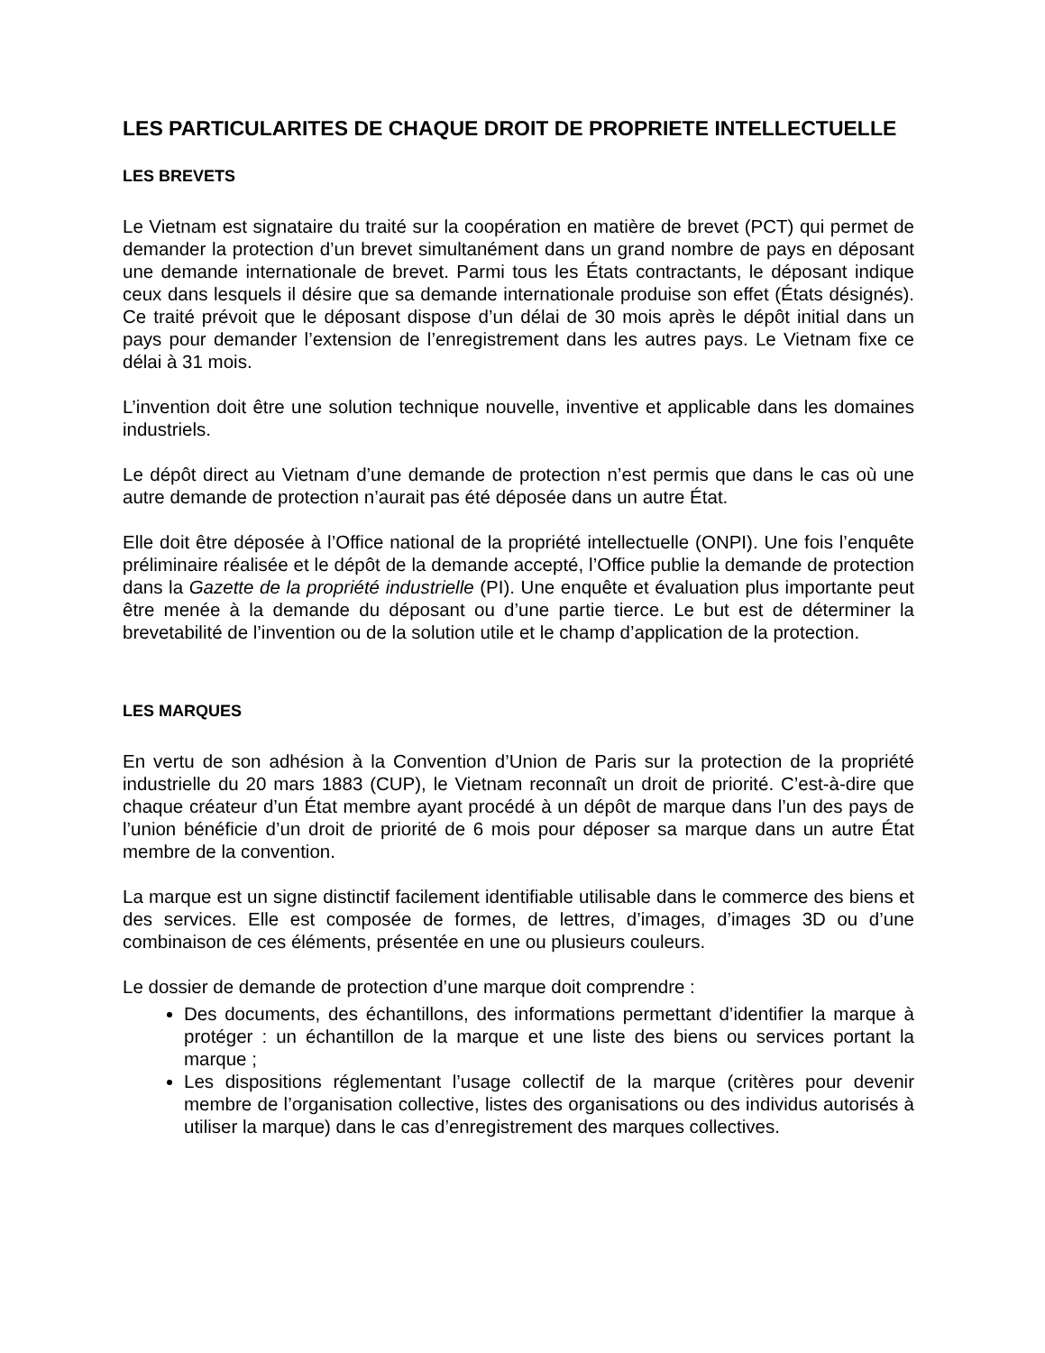LES PARTICULARITES DE CHAQUE DROIT DE PROPRIETE INTELLECTUELLE
LES BREVETS
Le Vietnam est signataire du traité sur la coopération en matière de brevet (PCT) qui permet de demander la protection d’un brevet simultanément dans un grand nombre de pays en déposant une demande internationale de brevet. Parmi tous les États contractants, le déposant indique ceux dans lesquels il désire que sa demande internationale produise son effet (États désignés). Ce traité prévoit que le déposant dispose d’un délai de 30 mois après le dépôt initial dans un pays pour demander l’extension de l’enregistrement dans les autres pays. Le Vietnam fixe ce délai à 31 mois.
L’invention doit être une solution technique nouvelle, inventive et applicable dans les domaines industriels.
Le dépôt direct au Vietnam d’une demande de protection n’est permis que dans le cas où une autre demande de protection n’aurait pas été déposée dans un autre État.
Elle doit être déposée à l’Office national de la propriété intellectuelle (ONPI). Une fois l’enquête préliminaire réalisée et le dépôt de la demande accepté, l’Office publie la demande de protection dans la Gazette de la propriété industrielle (PI). Une enquête et évaluation plus importante peut être menée à la demande du déposant ou d’une partie tierce. Le but est de déterminer la brevetabilité de l’invention ou de la solution utile et le champ d’application de la protection.
LES MARQUES
En vertu de son adhésion à la Convention d’Union de Paris sur la protection de la propriété industrielle du 20 mars 1883 (CUP), le Vietnam reconnaît un droit de priorité. C’est-à-dire que chaque créateur d’un État membre ayant procédé à un dépôt de marque dans l’un des pays de l’union bénéficie d’un droit de priorité de 6 mois pour déposer sa marque dans un autre État membre de la convention.
La marque est un signe distinctif facilement identifiable utilisable dans le commerce des biens et des services. Elle est composée de formes, de lettres, d’images, d’images 3D ou d’une combinaison de ces éléments, présentée en une ou plusieurs couleurs.
Le dossier de demande de protection d’une marque doit comprendre :
Des documents, des échantillons, des informations permettant d’identifier la marque à protéger : un échantillon de la marque et une liste des biens ou services portant la marque ;
Les dispositions réglementant l’usage collectif de la marque (critères pour devenir membre de l’organisation collective, listes des organisations ou des individus autorisés à utiliser la marque) dans le cas d’enregistrement des marques collectives.